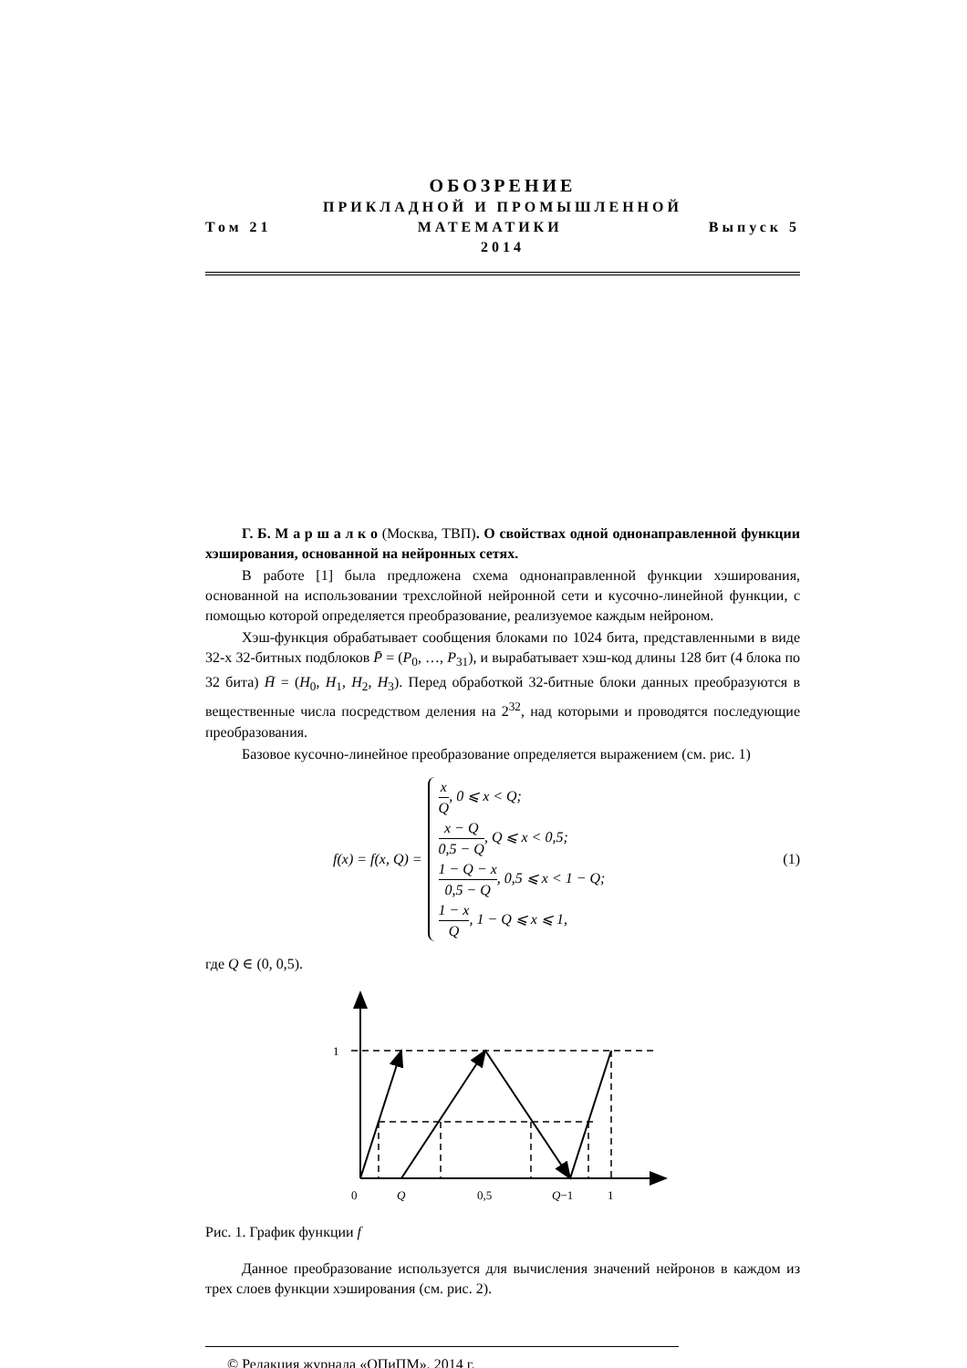ОБОЗРЕНИЕ
ПРИКЛАДНОЙ И ПРОМЫШЛЕННОЙ
Том 21 МАТЕМАТИКИ Выпуск 5
2014
Г. Б. М а р ш а л к о (Москва, ТВП). О свойствах одной однонаправленной функции хэширования, основанной на нейронных сетях.
В работе [1] была предложена схема однонаправленной функции хэширования, основанной на использовании трехслойной нейронной сети и кусочно-линейной функции, с помощью которой определяется преобразование, реализуемое каждым нейроном.
Хэш-функция обрабатывает сообщения блоками по 1024 бита, представленными в виде 32-х 32-битных подблоков P̄ = (P<sub>0</sub>, …, P<sub>31</sub>), и вырабатывает хэш-код длины 128 бит (4 блока по 32 бита) H̄ = (H<sub>0</sub>, H<sub>1</sub>, H<sub>2</sub>, H<sub>3</sub>). Перед обработкой 32-битные блоки данных преобразуются в вещественные числа посредством деления на 2<sup>32</sup>, над которыми и проводятся последующие преобразования.
Базовое кусочно-линейное преобразование определяется выражением (см. рис. 1)
f(x) = f(x, Q) =
x Q, 0 ⩽ x < Q;
x − Q 0,5 − Q, Q ⩽ x < 0,5;
1 − Q − x 0,5 − Q, 0,5 ⩽ x < 1 − Q;
1 − x Q, 1 − Q ⩽ x ⩽ 1,
(1)
где Q ∈ (0, 0,5).
1
0
Q
0,5
Q−1
1
Рис. 1. График функции f
Данное преобразование используется для вычисления значений нейронов в каждом из трех слоев функции хэширования (см. рис. 2).
© Редакция журнала «ОПиПМ», 2014 г.